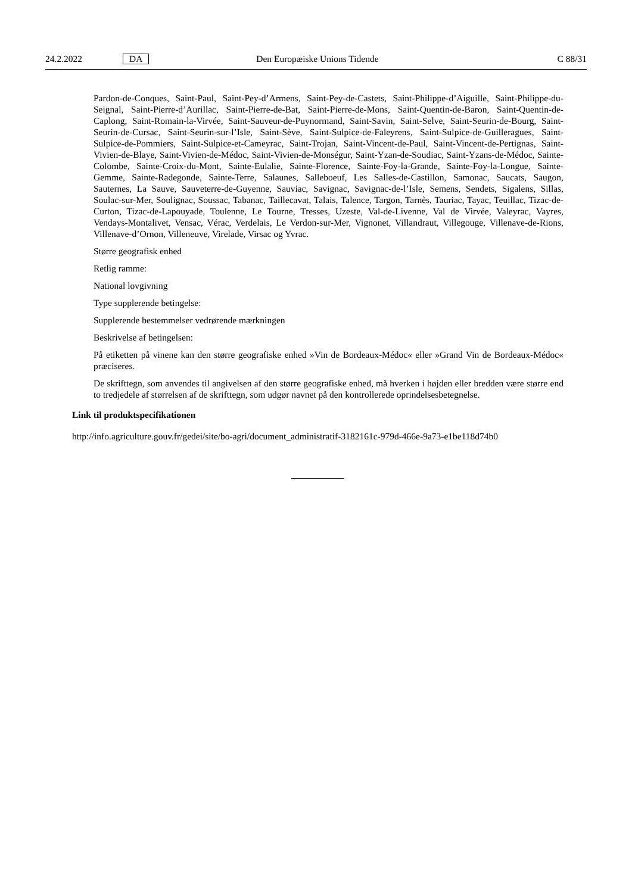24.2.2022 DA Den Europæiske Unions Tidende C 88/31
Pardon-de-Conques, Saint-Paul, Saint-Pey-d’Armens, Saint-Pey-de-Castets, Saint-Philippe-d’Aiguille, Saint-Philippe-du-Seignal, Saint-Pierre-d’Aurillac, Saint-Pierre-de-Bat, Saint-Pierre-de-Mons, Saint-Quentin-de-Baron, Saint-Quentin-de-Caplong, Saint-Romain-la-Virvée, Saint-Sauveur-de-Puynormand, Saint-Savin, Saint-Selve, Saint-Seurin-de-Bourg, Saint-Seurin-de-Cursac, Saint-Seurin-sur-l’Isle, Saint-Sève, Saint-Sulpice-de-Faleyrens, Saint-Sulpice-de-Guilleragues, Saint-Sulpice-de-Pommiers, Saint-Sulpice-et-Cameyrac, Saint-Trojan, Saint-Vincent-de-Paul, Saint-Vincent-de-Pertignas, Saint-Vivien-de-Blaye, Saint-Vivien-de-Médoc, Saint-Vivien-de-Monségur, Saint-Yzan-de-Soudiac, Saint-Yzans-de-Médoc, Sainte-Colombe, Sainte-Croix-du-Mont, Sainte-Eulalie, Sainte-Florence, Sainte-Foy-la-Grande, Sainte-Foy-la-Longue, Sainte-Gemme, Sainte-Radegonde, Sainte-Terre, Salaunes, Salleboeuf, Les Salles-de-Castillon, Samonac, Saucats, Saugon, Sauternes, La Sauve, Sauveterre-de-Guyenne, Sauviac, Savignac, Savignac-de-l’Isle, Semens, Sendets, Sigalens, Sillas, Soulac-sur-Mer, Soulignac, Soussac, Tabanac, Taillecavat, Talais, Talence, Targon, Tarnès, Tauriac, Tayac, Teuillac, Tizac-de-Curton, Tizac-de-Lapouyade, Toulenne, Le Tourne, Tresses, Uzeste, Val-de-Livenne, Val de Virvée, Valeyrac, Vayres, Vendays-Montalivet, Vensac, Vérac, Verdelais, Le Verdon-sur-Mer, Vignonet, Villandraut, Villegouge, Villenave-de-Rions, Villenave-d’Ornon, Villeneuve, Virelade, Virsac og Yvrac.
Større geografisk enhed
Retlig ramme:
National lovgivning
Type supplerende betingelse:
Supplerende bestemmelser vedrørende mærkningen
Beskrivelse af betingelsen:
På etiketten på vinene kan den større geografiske enhed »Vin de Bordeaux-Médoc« eller »Grand Vin de Bordeaux-Médoc« præciseres.
De skrifttegn, som anvendes til angivelsen af den større geografiske enhed, må hverken i højden eller bredden være større end to tredjedele af størrelsen af de skrifttegn, som udgør navnet på den kontrollerede oprindelsesbetegnelse.
Link til produktspecifikationen
http://info.agriculture.gouv.fr/gedei/site/bo-agri/document_administratif-3182161c-979d-466e-9a73-e1be118d74b0